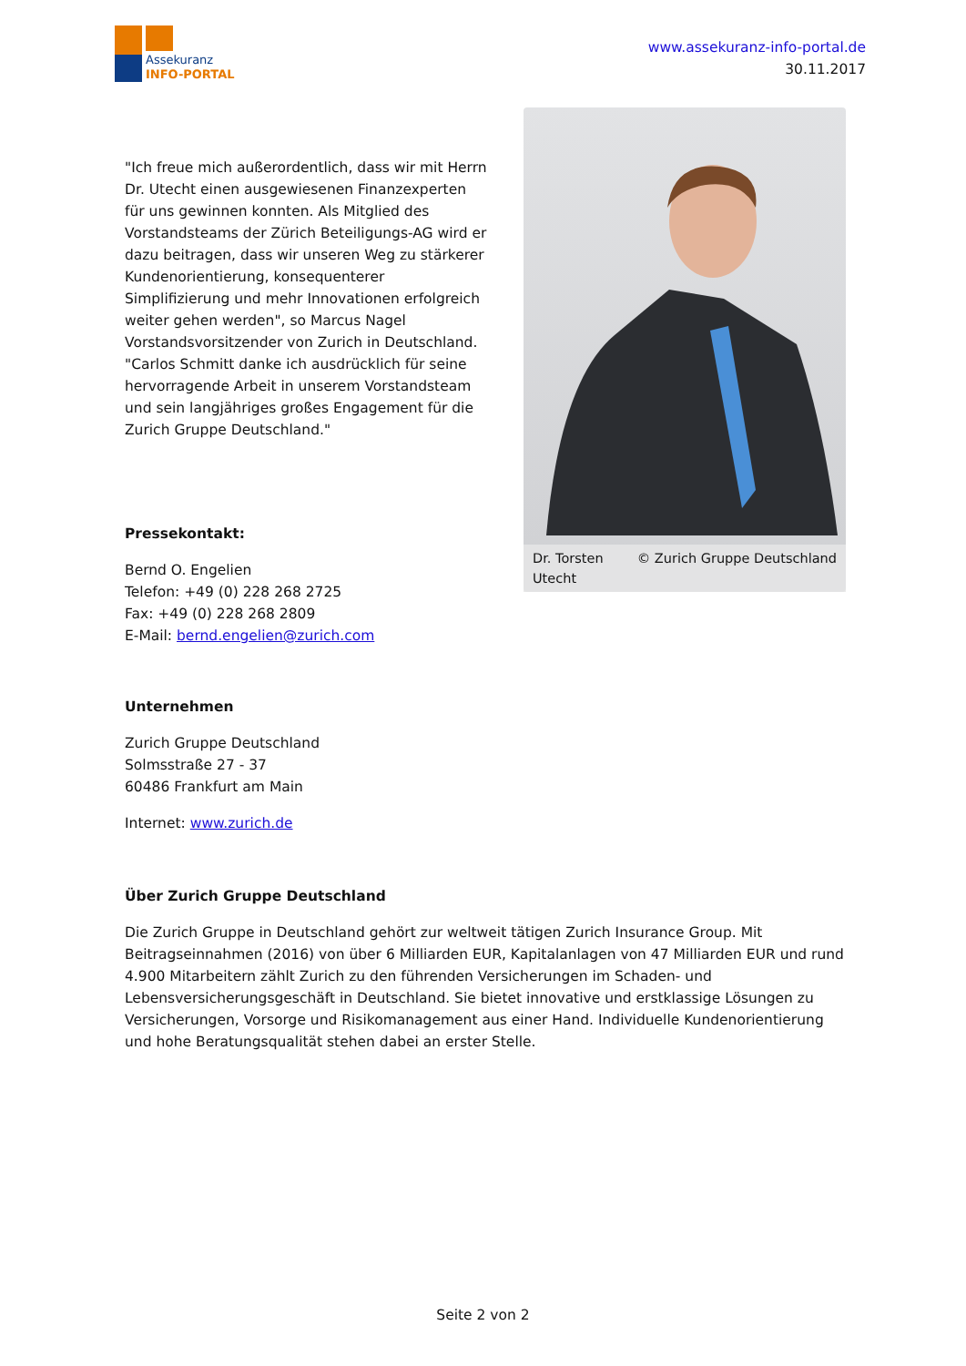Assekuranz
INFO-PORTAL
www.assekuranz-info-portal.de
30.11.2017
"Ich freue mich außerordentlich, dass wir mit Herrn Dr. Utecht einen ausgewiesenen Finanzexperten für uns gewinnen konnten. Als Mitglied des Vorstandsteams der Zürich Beteiligungs-AG wird er dazu beitragen, dass wir unseren Weg zu stärkerer Kundenorientierung, konsequenterer Simplifizierung und mehr Innovationen erfolgreich weiter gehen werden", so Marcus Nagel Vorstandsvorsitzender von Zurich in Deutschland. "Carlos Schmitt danke ich ausdrücklich für seine hervorragende Arbeit in unserem Vorstandsteam und sein langjähriges großes Engagement für die Zurich Gruppe Deutschland."
Pressekontakt:
Bernd O. Engelien
Telefon: +49 (0) 228 268 2725
Fax: +49 (0) 228 268 2809
E-Mail: bernd.engelien@zurich.com
Dr. Torsten
Utecht © Zurich Gruppe Deutschland
Unternehmen
Zurich Gruppe Deutschland
Solmsstraße 27 - 37
60486 Frankfurt am Main
Internet: www.zurich.de
Über Zurich Gruppe Deutschland
Die Zurich Gruppe in Deutschland gehört zur weltweit tätigen Zurich Insurance Group. Mit Beitragseinnahmen (2016) von über 6 Milliarden EUR, Kapitalanlagen von 47 Milliarden EUR und rund 4.900 Mitarbeitern zählt Zurich zu den führenden Versicherungen im Schaden- und Lebensversicherungsgeschäft in Deutschland. Sie bietet innovative und erstklassige Lösungen zu Versicherungen, Vorsorge und Risikomanagement aus einer Hand. Individuelle Kundenorientierung und hohe Beratungsqualität stehen dabei an erster Stelle.
Seite 2 von 2